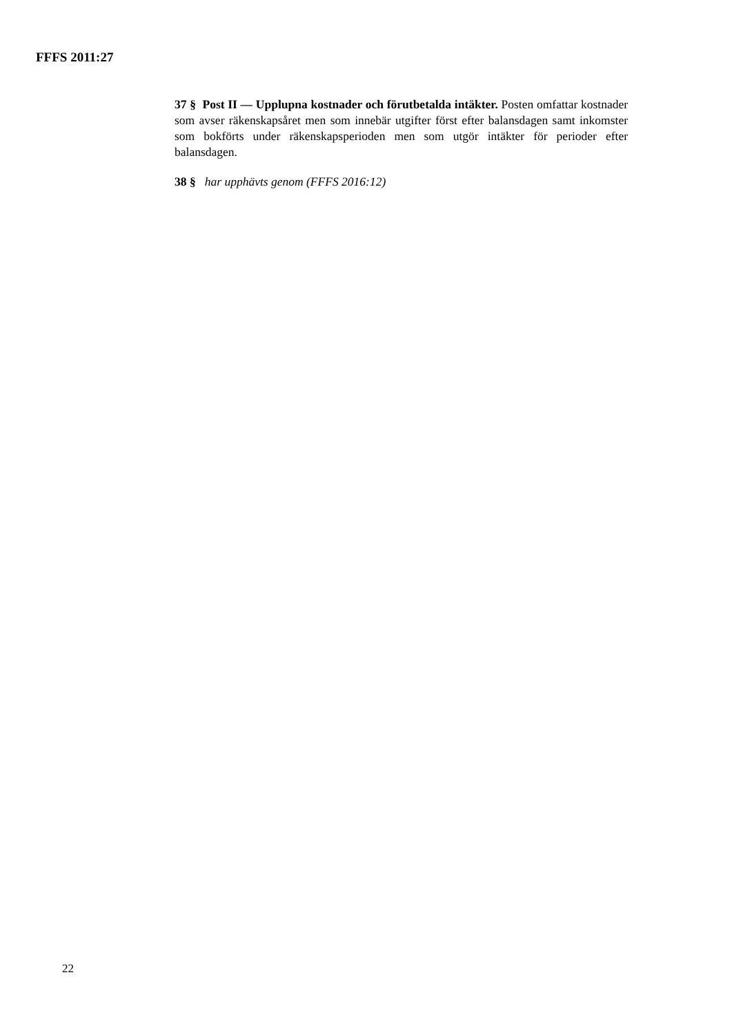FFFS 2011:27
37 § Post II — Upplupna kostnader och förutbetalda intäkter. Posten omfattar kostnader som avser räkenskapsåret men som innebär utgifter först efter balansdagen samt inkomster som bokförts under räkenskapsperioden men som utgör intäkter för perioder efter balansdagen.
38 § har upphävts genom (FFFS 2016:12)
22